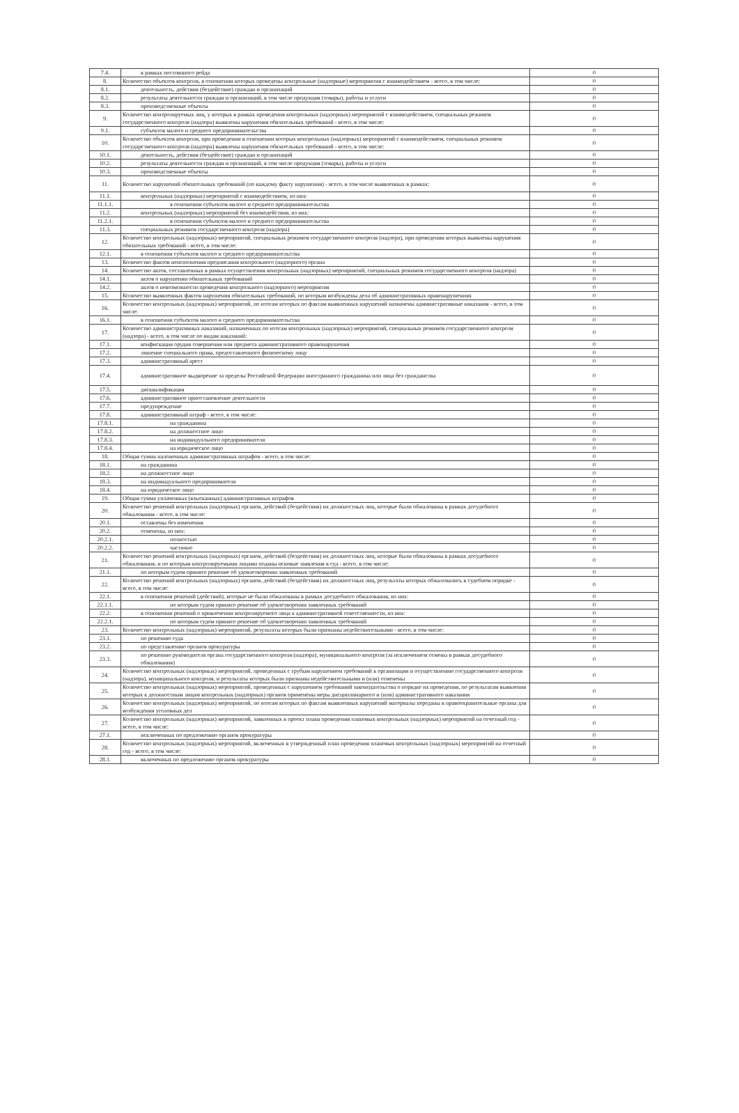| 7.4. | в рамках постоянного рейда | 0 |
| 8. | Количество объектов контроля, в отношении которых проведены контрольные (надзорные) мероприятия с взаимодействием - всего, в том числе: | 0 |
| 8.1. | деятельность, действия (бездействие) граждан и организаций | 0 |
| 8.2. | результаты деятельности граждан и организаций, в том числе продукция (товары), работы и услуги | 0 |
| 8.3. | производственные объекты | 0 |
| 9. | Количество контролируемых лиц, у которых в рамках проведения контрольных (надзорных) мероприятий с взаимодействием, специальных режимов государственного контроля (надзора) выявлены нарушения обязательных требований - всего, в том числе: | 0 |
| 9.1. | субъектов малого и среднего предпринимательства | 0 |
| 10. | Количество объектов контроля, при проведении в отношении которых контрольных (надзорных) мероприятий с взаимодействием, специальных режимов государственного контроля (надзора) выявлены нарушения обязательных требований - всего, в том числе: | 0 |
| 10.1. | деятельность, действия (бездействие) граждан и организаций | 0 |
| 10.2. | результаты деятельности граждан и организаций, в том числе продукция (товары), работы и услуги | 0 |
| 10.3. | производственные объекты | 0 |
| 11. | Количество нарушений обязательных требований (по каждому факту нарушения) - всего, в том числе выявленных в рамках: | 0 |
| 11.1. | контрольных (надзорных) мероприятий с взаимодействием, из них: | 0 |
| 11.1.1. | в отношении субъектов малого и среднего предпринимательства | 0 |
| 11.2. | контрольных (надзорных) мероприятий без взаимодействия, из них: | 0 |
| 11.2.1. | в отношении субъектов малого и среднего предпринимательства | 0 |
| 11.3. | специальных режимов государственного контроля (надзора) | 0 |
| 12. | Количество контрольных (надзорных) мероприятий, специальных режимов государственного контроля (надзора), при проведении которых выявлены нарушения обязательных требований - всего, в том числе: | 0 |
| 12.1. | в отношении субъектов малого и среднего предпринимательства | 0 |
| 13. | Количество фактов неисполнения предписания контрольного (надзорного) органа | 0 |
| 14. | Количество актов, составленных в рамках осуществления контрольных (надзорных) мероприятий, специальных режимов государственного контроля (надзора) | 0 |
| 14.1. | актов о нарушении обязательных требований | 0 |
| 14.2. | актов о невозможности проведения контрольного (надзорного) мероприятия | 0 |
| 15. | Количество выявленных фактов нарушения обязательных требований, по которым возбуждены дела об административных правонарушениях | 0 |
| 16. | Количество контрольных (надзорных) мероприятий, по итогам которых по фактам выявленных нарушений назначены административные наказания - всего, в том числе: | 0 |
| 16.1. | в отношении субъектов малого и среднего предпринимательства | 0 |
| 17. | Количество административных наказаний, назначенных по итогам контрольных (надзорных) мероприятий, специальных режимов государственного контроля (надзора) - всего, в том числе по видам наказаний: | 0 |
| 17.1. | конфискация орудия совершения или предмета административного правонарушения | 0 |
| 17.2. | лишение специального права, предоставленного физическому лицу | 0 |
| 17.3. | административный арест | 0 |
| 17.4. | административное выдворение за пределы Российской Федерации иностранного гражданина или лица без гражданства | 0 |
| 17.5. | дисквалификация | 0 |
| 17.6. | административное приостановление деятельности | 0 |
| 17.7. | предупреждение | 0 |
| 17.8. | административный штраф - всего, в том числе: | 0 |
| 17.8.1. | на гражданина | 0 |
| 17.8.2. | на должностное лицо | 0 |
| 17.8.3. | на индивидуального предпринимателя | 0 |
| 17.8.4. | на юридическое лицо | 0 |
| 18. | Общая сумма наложенных административных штрафов - всего, в том числе: | 0 |
| 18.1. | на гражданина | 0 |
| 18.2. | на должностное лицо | 0 |
| 18.3. | на индивидуального предпринимателя | 0 |
| 18.4. | на юридическое лицо | 0 |
| 19. | Общая сумма уплаченных (взысканных) административных штрафов | 0 |
| 20. | Количество решений контрольных (надзорных) органов, действий (бездействия) их должностных лиц, которые были обжалованы в рамках досудебного обжалования - всего, в том числе: | 0 |
| 20.1. | оставлены без изменения | 0 |
| 20.2. | отменены, из них: | 0 |
| 20.2.1. | полностью | 0 |
| 20.2.2. | частично | 0 |
| 21. | Количество решений контрольных (надзорных) органов, действий (бездействия) их должностных лиц, которые были обжалованы в рамках досудебного обжалования, и по которым контролируемыми лицами поданы исковые заявления в суд - всего, в том числе: | 0 |
| 21.1. | по которым судом принято решение об удовлетворении заявленных требований | 0 |
| 22. | Количество решений контрольных (надзорных) органов, действий (бездействия) их должностных лиц, результаты которых обжаловались в судебном порядке - всего, в том числе: | 0 |
| 22.1. | в отношении решений (действий), которые не были обжалованы в рамках досудебного обжалования, из них: | 0 |
| 22.1.1. | по которым судом принято решение об удовлетворении заявленных требований | 0 |
| 22.2. | в отношении решений о привлечении контролируемого лица к административной ответственности, из них: | 0 |
| 22.2.1. | по которым судом принято решение об удовлетворении заявленных требований | 0 |
| 23. | Количество контрольных (надзорных) мероприятий, результаты которых были признаны недействительными - всего, в том числе: | 0 |
| 23.1. | по решению суда | 0 |
| 23.2. | по представлению органов прокуратуры | 0 |
| 23.3. | по решению руководителя органа государственного контроля (надзора), муниципального контроля (за исключением отмены в рамках досудебного обжалования) | 0 |
| 24. | Количество контрольных (надзорных) мероприятий, проведенных с грубым нарушением требований к организации и осуществлению государственного контроля (надзора), муниципального контроля, и результаты которых были признаны недействительными и (или) отменены | 0 |
| 25. | Количество контрольных (надзорных) мероприятий, проведенных с нарушением требований законодательства о порядке их проведения, по результатам выявления которых к должностным лицам контрольных (надзорных) органов применены меры дисциплинарного и (или) административного наказания | 0 |
| 26. | Количество контрольных (надзорных) мероприятий, по итогам которых по фактам выявленных нарушений материалы переданы в правоохранительные органы для возбуждения уголовных дел | 0 |
| 27. | Количество контрольных (надзорных) мероприятий, заявленных в проект плана проведения плановых контрольных (надзорных) мероприятий на отчетный год - всего, в том числе: | 0 |
| 27.1. | исключенных по предложению органов прокуратуры | 0 |
| 28. | Количество контрольных (надзорных) мероприятий, включенных в утвержденный план проведения плановых контрольных (надзорных) мероприятий на отчетный год - всего, в том числе: | 0 |
| 28.1. | включенных по предложению органов прокуратуры | 0 |